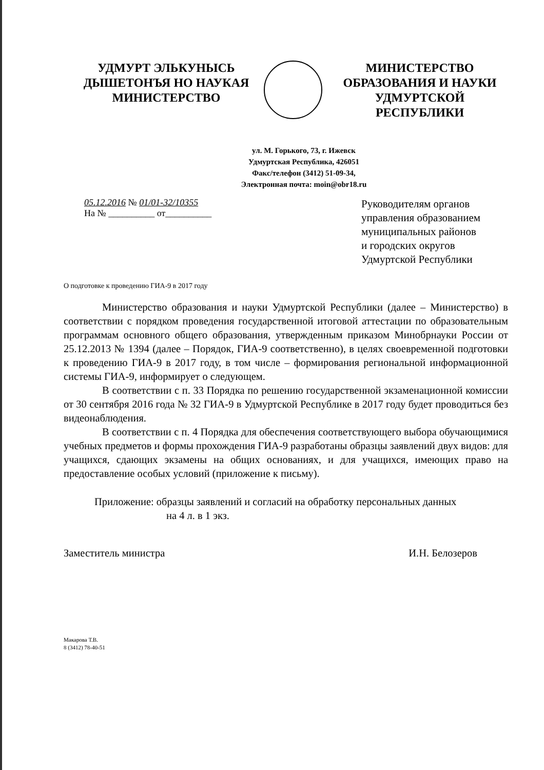УДМУРТ ЭЛЬКУНЫСЬ
ДЫШЕТОНЪЯ НО НАУКАЯ
МИНИСТЕРСТВО
МИНИСТЕРСТВО
ОБРАЗОВАНИЯ И НАУКИ
УДМУРТСКОЙ РЕСПУБЛИКИ
ул. М. Горького, 73, г. Ижевск
Удмуртская Республика, 426051
Факс/телефон (3412) 51-09-34,
Электронная почта: moin@obr18.ru
05.12.2016 № 01/01-32/10355
На № __________ от__________
Руководителям органов
управления образованием
муниципальных районов
и городских округов
Удмуртской Республики
О подготовке к проведению ГИА-9 в 2017 году
Министерство образования и науки Удмуртской Республики (далее – Министерство) в соответствии с порядком проведения государственной итоговой аттестации по образовательным программам основного общего образования, утвержденным приказом Минобрнауки России от 25.12.2013 № 1394 (далее – Порядок, ГИА-9 соответственно), в целях своевременной подготовки к проведению ГИА-9 в 2017 году, в том числе – формирования региональной информационной системы ГИА-9, информирует о следующем.
В соответствии с п. 33 Порядка по решению государственной экзаменационной комиссии от 30 сентября 2016 года № 32 ГИА-9 в Удмуртской Республике в 2017 году будет проводиться без видеонаблюдения.
В соответствии с п. 4 Порядка для обеспечения соответствующего выбора обучающимися учебных предметов и формы прохождения ГИА-9 разработаны образцы заявлений двух видов: для учащихся, сдающих экзамены на общих основаниях, и для учащихся, имеющих право на предоставление особых условий (приложение к письму).
Приложение: образцы заявлений и согласий на обработку персональных данных
на 4 л. в 1 экз.
Заместитель министра И.Н. Белозеров
Макарова Т.В.
8 (3412) 78-40-51